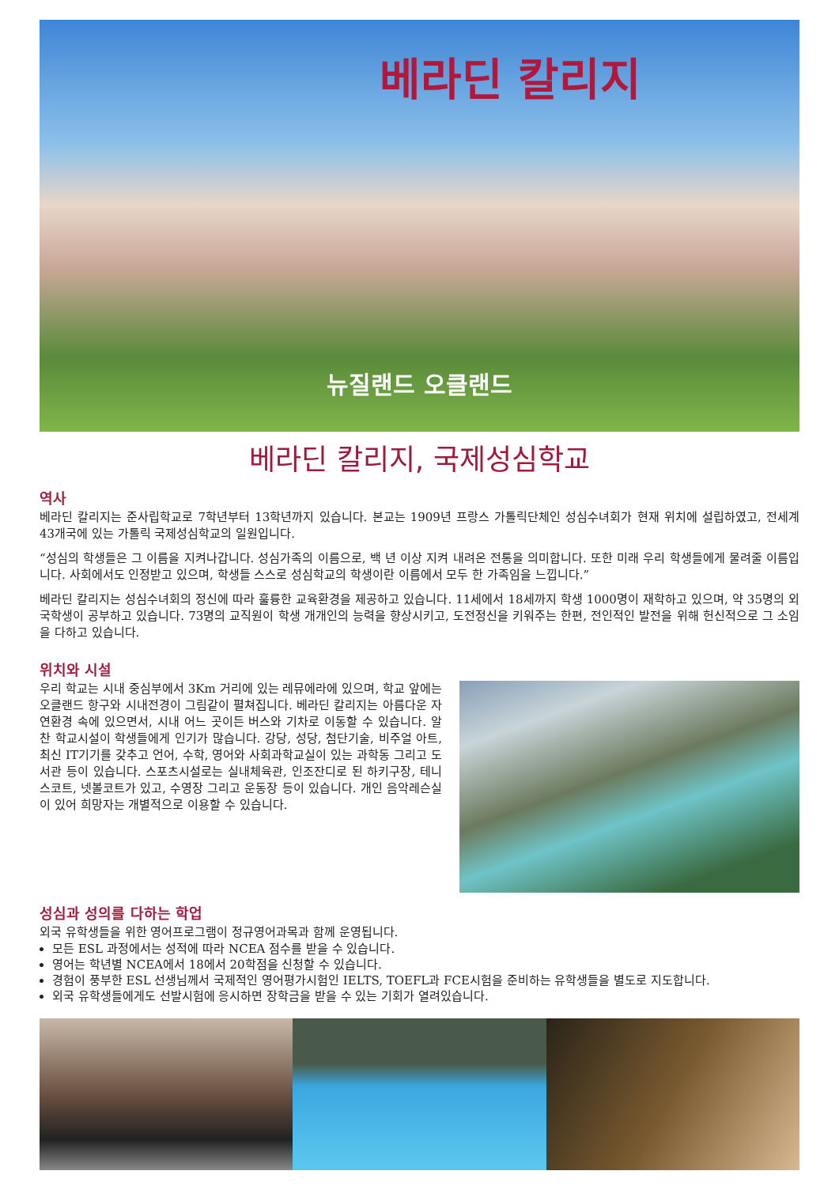베라딘 칼리지
뉴질랜드 오클랜드
베라딘 칼리지, 국제성심학교
역사
베라딘 칼리지는 준사립학교로 7학년부터 13학년까지 있습니다. 본교는 1909년 프랑스 가톨릭단체인 성심수녀회가 현재 위치에 설립하였고, 전세계 43개국에 있는 가톨릭 국제성심학교의 일원입니다.
“성심의 학생들은 그 이름을 지켜나갑니다. 성심가족의 이름으로, 백 년 이상 지켜 내려온 전통을 의미합니다. 또한 미래 우리 학생들에게 물려줄 이름입니다. 사회에서도 인정받고 있으며, 학생들 스스로 성심학교의 학생이란 이름에서 모두 한 가족임을 느낍니다.”
베라딘 칼리지는 성심수녀회의 정신에 따라 훌륭한 교육환경을 제공하고 있습니다. 11세에서 18세까지 학생 1000명이 재학하고 있으며, 약 35명의 외국학생이 공부하고 있습니다. 73명의 교직원이 학생 개개인의 능력을 향상시키고, 도전정신을 키워주는 한편, 전인적인 발전을 위해 헌신적으로 그 소임을 다하고 있습니다.
위치와 시설
우리 학교는 시내 중심부에서 3Km 거리에 있는 레뮤에라에 있으며, 학교 앞에는 오클랜드 항구와 시내전경이 그림같이 펼쳐집니다. 베라딘 칼리지는 아름다운 자연환경 속에 있으면서, 시내 어느 곳이든 버스와 기차로 이동할 수 있습니다. 알찬 학교시설이 학생들에게 인기가 많습니다. 강당, 성당, 첨단기술, 비주얼 아트, 최신 IT기기를 갖추고 언어, 수학, 영어와 사회과학교실이 있는 과학동 그리고 도서관 등이 있습니다. 스포츠시설로는 실내체육관, 인조잔디로 된 하키구장, 테니스코트, 넷볼코트가 있고, 수영장 그리고 운동장 등이 있습니다. 개인 음악레슨실이 있어 희망자는 개별적으로 이용할 수 있습니다.
성심과 성의를 다하는 학업
외국 유학생들을 위한 영어프로그램이 정규영어과목과 함께 운영됩니다.
모든 ESL 과정에서는 성적에 따라 NCEA 점수를 받을 수 있습니다.
영어는 학년별 NCEA에서 18에서 20학점을 신청할 수 있습니다.
경험이 풍부한 ESL 선생님께서 국제적인 영어평가시험인 IELTS, TOEFL과 FCE시험을 준비하는 유학생들을 별도로 지도합니다.
외국 유학생들에게도 선발시험에 응시하면 장학금을 받을 수 있는 기회가 열려있습니다.